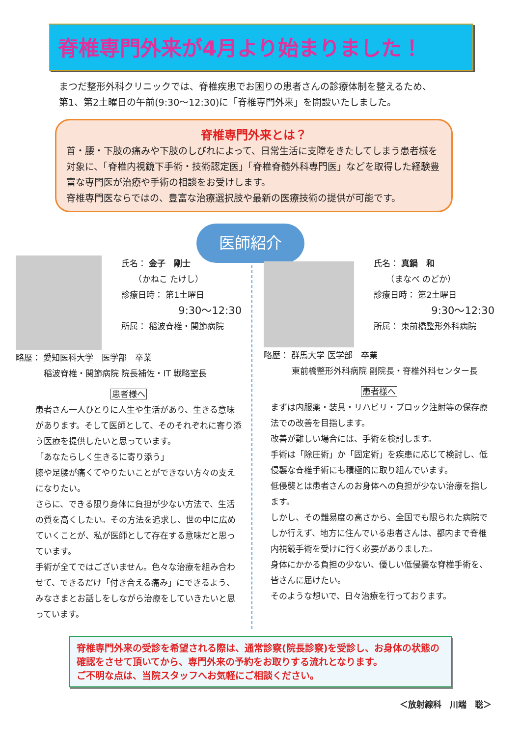脊椎専門外来が4月より始まりました！
まつだ整形外科クリニックでは、脊椎疾患でお困りの患者さんの診療体制を整えるため、
第1、第2土曜日の午前(9:30～12:30)に「脊椎専門外来」を開設いたしました。
脊椎専門外来とは？
首・腰・下肢の痛みや下肢のしびれによって、日常生活に支障をきたしてしまう患者様を対象に、「脊椎内視鏡下手術・技術認定医」「脊椎脊髄外科専門医」などを取得した経験豊富な専門医が治療や手術の相談をお受けします。
脊椎専門医ならではの、豊富な治療選択肢や最新の医療技術の提供が可能です。
医師紹介
氏名： 金子　剛士
　　（かねこ たけし）
診療日時： 第1土曜日
9:30～12:30
所属： 稲波脊椎・関節病院
略歴： 愛知医科大学　医学部　卒業
稲波脊椎・関節病院 院長補佐・IT 戦略室長
患者様へ
患者さん一人ひとりに人生や生活があり、生きる意味があります。そして医師として、そのそれぞれに寄り添う医療を提供したいと思っています。
「あなたらしく生きるに寄り添う」
膝や足腰が痛くてやりたいことができない方々の支えになりたい。
さらに、できる限り身体に負担が少ない方法で、生活の質を高くしたい。その方法を追求し、世の中に広めていくことが、私が医師として存在する意味だと思っています。
手術が全てではございません。色々な治療を組み合わせて、できるだけ「付き合える痛み」にできるよう、みなさまとお話しをしながら治療をしていきたいと思っています。
氏名： 真鍋　和
　　（まなべ のどか）
診療日時： 第2土曜日
9:30～12:30
所属： 東前橋整形外科病院
略歴： 群馬大学 医学部　卒業
東前橋整形外科病院 副院長・脊椎外科センター長
患者様へ
まずは内服薬・装具・リハビリ・ブロック注射等の保存療法での改善を目指します。
改善が難しい場合には、手術を検討します。
手術は「除圧術」か「固定術」を疾患に応じて検討し、低侵襲な脊椎手術にも積極的に取り組んでいます。
低侵襲とは患者さんのお身体への負担が少ない治療を指します。
しかし、その難易度の高さから、全国でも限られた病院でしか行えず、地方に住んでいる患者さんは、都内まで脊椎内視鏡手術を受けに行く必要がありました。
身体にかかる負担の少ない、優しい低侵襲な脊椎手術を、皆さんに届けたい。
そのような想いで、日々治療を行っております。
脊椎専門外来の受診を希望される際は、通常診察(院長診察)を受診し、お身体の状態の確認をさせて頂いてから、専門外来の予約をお取りする流れとなります。
ご不明な点は、当院スタッフへお気軽にご相談ください。
＜放射線科　川端　聡＞